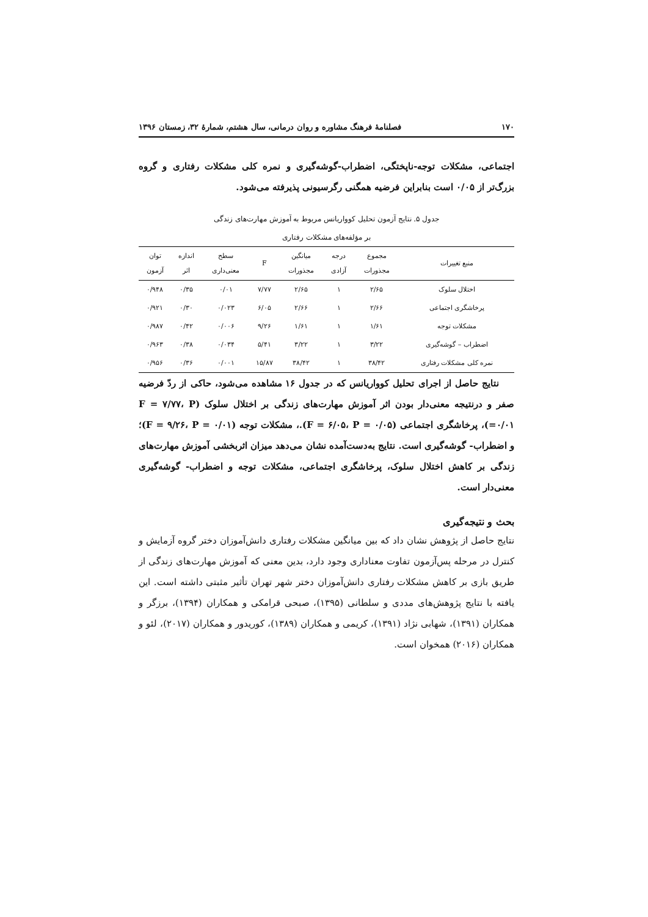۱۷۰ فصلنامهٔ فرهنگ مشاوره و روان درمانی، سال هشتم، شمارهٔ ۳۲، زمستان ۱۳۹۶
اجتماعی، مشکلات توجه-ناپختگی، اضطراب-گوشه‌گیری و نمره کلی مشکلات رفتاری و گروه بزرگ‌تر از ۰/۰۵ است بنابراین فرضیه همگنی رگرسیونی پذیرفته می‌شود.
جدول ۵. نتایج آزمون تحلیل کوواریانس مربوط به آموزش مهارت‌های زندگی
بر مؤلفه‌های مشکلات رفتاری
| منبع تغییرات | مجموع مجذورات | درجه آزادی | میانگین مجذورات | F | سطح معنی‌داری | اندازه اثر | توان آزمون |
| --- | --- | --- | --- | --- | --- | --- | --- |
| اختلال سلوک | ۲/۶۵ | ۱ | ۲/۶۵ | ۷/۷۷ | ۰/۰۱ | ۰/۳۵ | ۰/۹۴۸ |
| پرخاشگری اجتماعی | ۲/۶۶ | ۱ | ۲/۶۶ | ۶/۰۵ | ۰/۰۲۳ | ۰/۳۰ | ۰/۹۲۱ |
| مشکلات توجه | ۱/۶۱ | ۱ | ۱/۶۱ | ۹/۲۶ | ۰/۰۰۶ | ۰/۴۲ | ۰/۹۸۷ |
| اضطراب – گوشه‌گیری | ۳/۲۲ | ۱ | ۳/۲۲ | ۵/۴۱ | ۰/۰۳۴ | ۰/۳۸ | ۰/۹۶۳ |
| نمره کلی مشکلات رفتاری | ۳۸/۴۲ | ۱ | ۳۸/۴۲ | ۱۵/۸۷ | ۰/۰۰۱ | ۰/۳۶ | ۰/۹۵۶ |
نتایج حاصل از اجرای تحلیل کوواریانس که در جدول ۱۶ مشاهده می‌شود، حاکی از ردّ فرضیه صفر و درنتیجه معنی‌دار بودن اثر آموزش مهارت‌های زندگی بر اختلال سلوک (F = ۷/۷۷، P =۰/۰۱)، پرخاشگری اجتماعی (F = ۶/۰۵، P = ۰/۰۵).، مشکلات توجه (F = ۹/۲۶، P = ۰/۰۱)؛ و اضطراب- گوشه‌گیری است. نتایج به‌دست‌آمده نشان می‌دهد میزان اثربخشی آموزش مهارت‌های زندگی بر کاهش اختلال سلوک، پرخاشگری اجتماعی، مشکلات توجه و اضطراب- گوشه‌گیری معنی‌دار است.
بحث و نتیجه‌گیری
نتایج حاصل از پژوهش نشان داد که بین میانگین مشکلات رفتاری دانش‌آموزان دختر گروه آزمایش و کنترل در مرحله پس‌آزمون تفاوت معناداری وجود دارد، بدین معنی که آموزش مهارت‌های زندگی از طریق بازی بر کاهش مشکلات رفتاری دانش‌آموزان دختر شهر تهران تأثیر مثبتی داشته است. این یافته با نتایج پژوهش‌های مددی و سلطانی (۱۳۹۵)، صبحی قرامکی و همکاران (۱۳۹۴)، برزگر و همکاران (۱۳۹۱)، شهابی نژاد (۱۳۹۱)، کریمی و همکاران (۱۳۸۹)، کوریدور و همکاران (۲۰۱۷)، لئو و همکاران (۲۰۱۶) همخوان است.